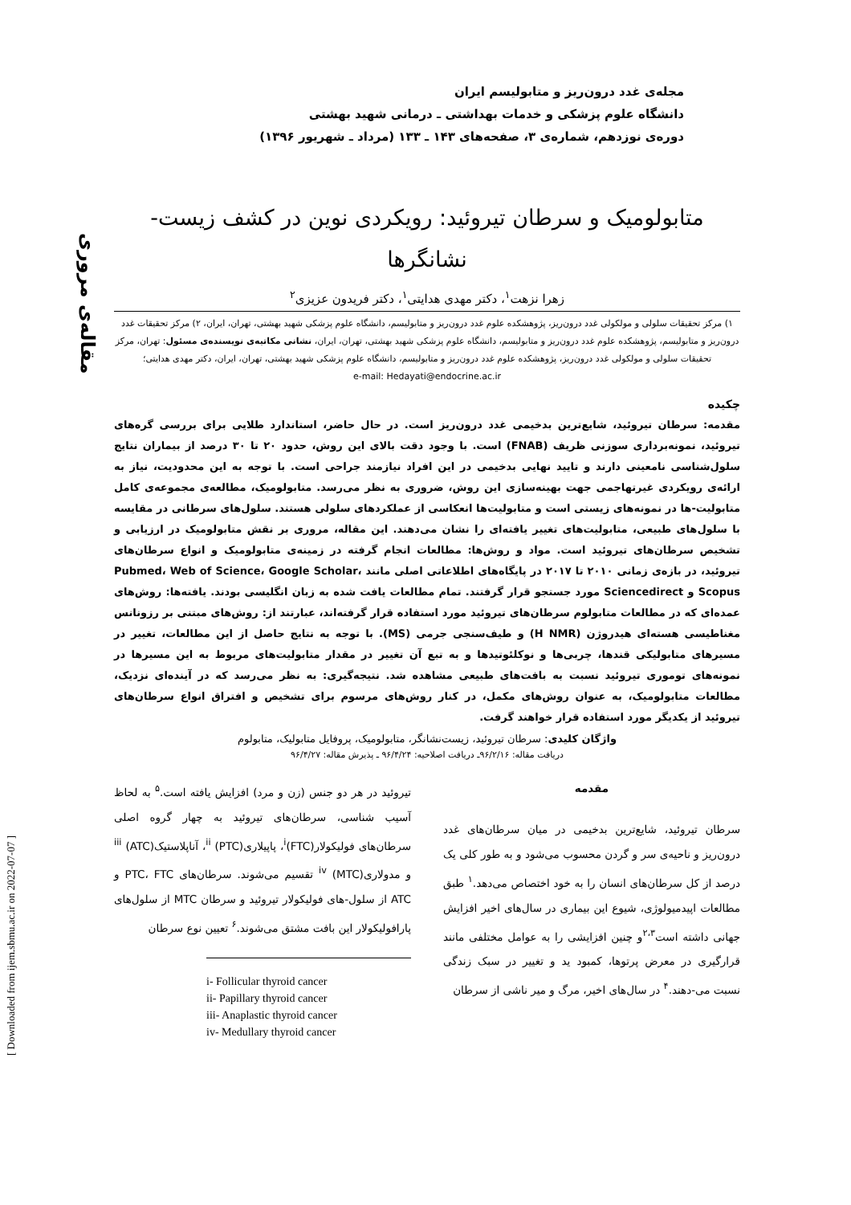مجله‌ی غدد درون‌ریز و متابولیسم ایران
دانشگاه علوم پزشکی و خدمات بهداشتی ـ درمانی شهید بهشتی
دوره‌ی نوزدهم، شماره‌ی ۳، صفحه‌های ۱۴۳ ـ ۱۳۳ (مرداد ـ شهریور ۱۳۹۶)
مقاله‌ی مروری
[ Downloaded from ijem.sbmu.ac.ir on 2022-07-07 ]
متابولومیک و سرطان تیروئید: رویکردی نوین در کشف زیست-
نشانگرها
زهرا نزهت<sup>۱</sup>، دکتر مهدی هدایتی<sup>۱</sup>، دکتر فریدون عزیزی<sup>۲</sup>
۱) مرکز تحقیقات سلولی و مولکولی غدد درون‌ریز، پژوهشکده علوم غدد درون‌ریز و متابولیسم، دانشگاه علوم پزشکی شهید بهشتی، تهران، ایران، ۲) مرکز تحقیقات غدد درون‌ریز و متابولیسم، پژوهشکده علوم غدد درون‌ریز و متابولیسم، دانشگاه علوم پزشکی شهید بهشتی، تهران، ایران، نشانی مکاتبه‌ی نویسنده‌ی مسئول: تهران، مرکز تحقیقات سلولی و مولکولی غدد درون‌ریز، پژوهشکده علوم غدد درون‌ریز و متابولیسم، دانشگاه علوم پزشکی شهید بهشتی، تهران، ایران، دکتر مهدی هدایتی؛
e-mail: Hedayati@endocrine.ac.ir
چکیده
مقدمه: سرطان تیروئید، شایع‌ترین بدخیمی غدد درون‌ریز است. در حال حاضر، استاندارد طلایی برای بررسی گره‌های تیروئید، نمونه‌برداری سوزنی ظریف (FNAB) است. با وجود دقت بالای این روش، حدود ۲۰ تا ۳۰ درصد از بیماران نتایج سلول‌شناسی نامعینی دارند و تایید نهایی بدخیمی در این افراد نیازمند جراحی است. با توجه به این محدودیت، نیاز به ارائه‌ی رویکردی غیرتهاجمی جهت بهینه‌سازی این روش، ضروری به نظر می‌رسد. متابولومیک، مطالعه‌ی مجموعه‌ی کامل متابولیت-ها در نمونه‌های زیستی است و متابولیت‌ها انعکاسی از عملکردهای سلولی هستند. سلول‌های سرطانی در مقایسه با سلول‌های طبیعی، متابولیت‌های تغییر یافته‌ای را نشان می‌دهند. این مقاله، مروری بر نقش متابولومیک در ارزیابی و تشخیص سرطان‌های تیروئید است. مواد و روش‌ها: مطالعات انجام گرفته در زمینه‌ی متابولومیک و انواع سرطان‌های تیروئید، در بازه‌ی زمانی ۲۰۱۰ تا ۲۰۱۷ در پایگاه‌های اطلاعاتی اصلی مانند Pubmed، Web of Science، Google Scholar، Scopus و Sciencedirect مورد جستجو قرار گرفتند. تمام مطالعات یافت شده به زبان انگلیسی بودند. یافته‌ها: روش‌های عمده‌ای که در مطالعات متابولوم سرطان‌های تیروئید مورد استفاده قرار گرفته‌اند، عبارتند از: روش‌های مبتنی بر رزونانس مغناطیسی هسته‌ای هیدروژن (H NMR) و طیف‌سنجی جرمی (MS). با توجه به نتایج حاصل از این مطالعات، تغییر در مسیرهای متابولیکی قندها، چربی‌ها و نوکلئوتیدها و به تبع آن تغییر در مقدار متابولیت‌های مربوط به این مسیرها در نمونه‌های توموری تیروئید نسبت به بافت‌های طبیعی مشاهده شد. نتیجه‌گیری: به نظر می‌رسد که در آینده‌ای نزدیک، مطالعات متابولومیک، به عنوان روش‌های مکمل، در کنار روش‌های مرسوم برای تشخیص و افتراق انواع سرطان‌های تیروئید از یکدیگر مورد استفاده قرار خواهند گرفت.
واژگان کلیدی: سرطان تیروئید، زیست‌نشانگر، متابولومیک، پروفایل متابولیک، متابولوم
دریافت مقاله: ۹۶/۲/۱۶ـ دریافت اصلاحیه: ۹۶/۴/۲۴ ـ پذیرش مقاله: ۹۶/۴/۲۷
مقدمه
سرطان تیروئید، شایع‌ترین بدخیمی در میان سرطان‌های غدد درون‌ریز و ناحیه‌ی سر و گردن محسوب می‌شود و به طور کلی یک درصد از کل سرطان‌های انسان را به خود اختصاص می‌دهد.<sup>۱</sup> طبق مطالعات اپیدمیولوژی، شیوع این بیماری در سال‌های اخیر افزایش جهانی داشته است<sup>۲،۳</sup>و چنین افزایشی را به عوامل مختلفی مانند قرارگیری در معرض پرتوها، کمبود ید و تغییر در سبک زندگی نسبت می-دهند.<sup>۴</sup> در سال‌های اخیر، مرگ و میر ناشی از سرطان
تیروئید در هر دو جنس (زن و مرد) افزایش یافته است.<sup>۵</sup> به لحاظ آسیب شناسی، سرطان‌های تیروئید به چهار گروه اصلی سرطان‌های فولیکولار<sup>i</sup>(FTC)، پاپیلاری<sup>ii</sup> (PTC)، آناپلاستیک<sup>iii</sup> (ATC) و مدولاری<sup>iv</sup> (MTC) تقسیم می‌شوند. سرطان‌های PTC، FTC و ATC از سلول-های فولیکولار تیروئید و سرطان MTC از سلول‌های پارافولیکولار این بافت مشتق می‌شوند.<sup>۶</sup> تعیین نوع سرطان
i- Follicular thyroid cancer
ii- Papillary thyroid cancer
iii- Anaplastic thyroid cancer
iv- Medullary thyroid cancer